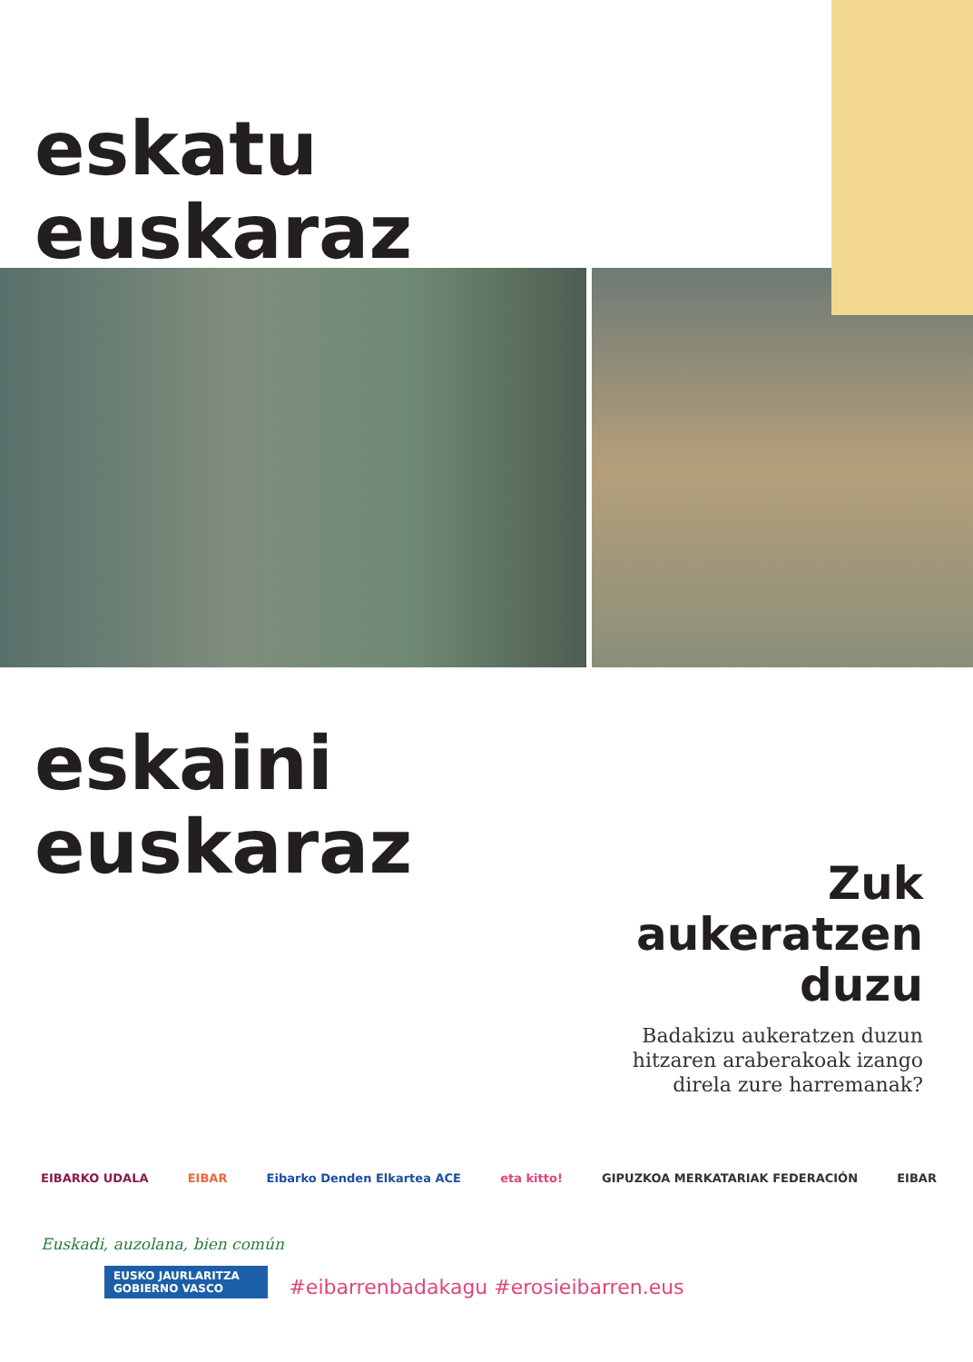eskatu
euskaraz
eskaini
euskaraz
Zuk
aukeratzen
duzu
Badakizu aukeratzen duzun
hitzaren araberakoak izango
direla zure harremanak?
Euskadi, auzolana, bien común
EUSKO JAURLARITZA
GOBIERNO VASCO
EIBARKO UDALA EIBAR Eibarko Denden Elkartea ACE eta kitto! GIPUZKOA MERKATARIAK FEDERACIÓN EIBAR
#eibarrenbadakagu #erosieibarren.eus